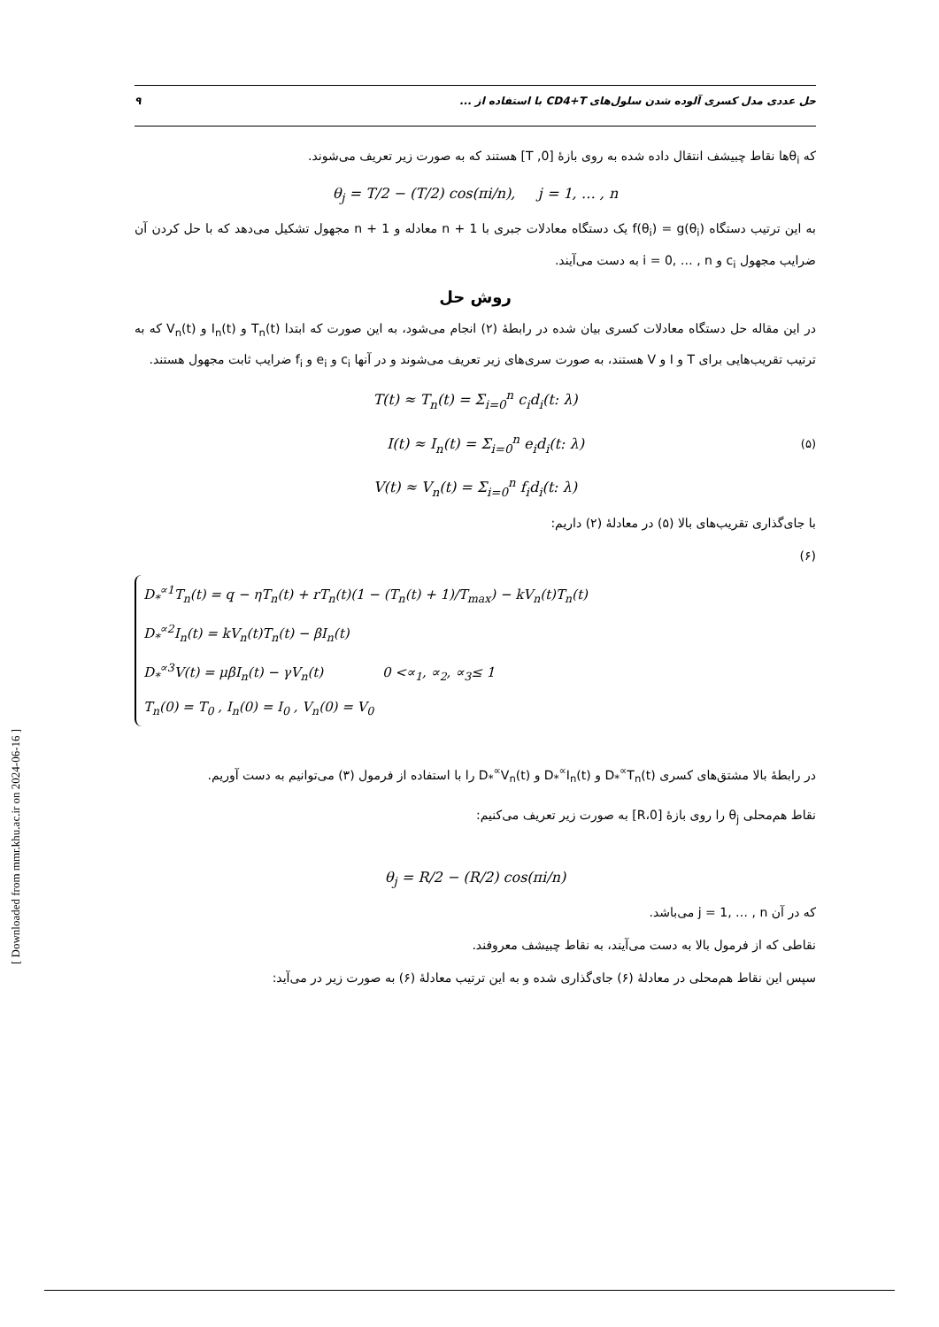[ Downloaded from mmr.khu.ac.ir on 2024-06-16 ]
حل عددی مدل کسری آلوده شدن سلول‌های CD4+T با استفاده از ... ۹
که θ<sub>i</sub>ها نقاط چبیشف انتقال داده شده به روی بازهٔ [0, T] هستند که به صورت زیر تعریف می‌شوند.
θ<sub>j</sub> = T/2 − (T/2) cos(πi/n), j = 1, … , n
به این ترتیب دستگاه f(θ<sub>i</sub>) = g(θ<sub>i</sub>) یک دستگاه معادلات جبری با n + 1 معادله و n + 1 مجهول تشکیل می‌دهد که با حل کردن آن ضرایب مجهول c<sub>i</sub> و i = 0, … , n به دست می‌آیند.
روش حل
در این مقاله حل دستگاه معادلات کسری بیان شده در رابطهٔ (۲) انجام می‌شود، به این صورت که ابتدا T<sub>n</sub>(t) و I<sub>n</sub>(t) و V<sub>n</sub>(t) که به ترتیب تقریب‌هایی برای T و I و V هستند، به صورت سری‌های زیر تعریف می‌شوند و در آنها c<sub>i</sub> و e<sub>i</sub> و f<sub>i</sub> ضرایب ثابت مجهول هستند.
T(t) ≈ T<sub>n</sub>(t) = Σ<sub>i=0</sub><sup>n</sup> c<sub>i</sub>d<sub>i</sub>(t: λ)
I(t) ≈ I<sub>n</sub>(t) = Σ<sub>i=0</sub><sup>n</sup> e<sub>i</sub>d<sub>i</sub>(t: λ) (۵)
V(t) ≈ V<sub>n</sub>(t) = Σ<sub>i=0</sub><sup>n</sup> f<sub>i</sub>d<sub>i</sub>(t: λ)
با جای‌گذاری تقریب‌های بالا (۵) در معادلهٔ (۲) داریم:
(۶)
D<sub>*</sub><sup>∝1</sup>T<sub>n</sub>(t) = q − ηT<sub>n</sub>(t) + rT<sub>n</sub>(t)(1 − (T<sub>n</sub>(t) + 1)/T<sub>max</sub>) − kV<sub>n</sub>(t)T<sub>n</sub>(t)
D<sub>*</sub><sup>∝2</sup>I<sub>n</sub>(t) = kV<sub>n</sub>(t)T<sub>n</sub>(t) − βI<sub>n</sub>(t)
D<sub>*</sub><sup>∝3</sup>V(t) = μβI<sub>n</sub>(t) − γV<sub>n</sub>(t) 0 <∝<sub>1</sub>, ∝<sub>2</sub>, ∝<sub>3</sub>≤ 1
T<sub>n</sub>(0) = T<sub>0</sub> , I<sub>n</sub>(0) = I<sub>0</sub> , V<sub>n</sub>(0) = V<sub>0</sub>
در رابطهٔ بالا مشتق‌های کسری D<sub>*</sub><sup>∝</sup>T<sub>n</sub>(t) و D<sub>*</sub><sup>∝</sup>I<sub>n</sub>(t) و D<sub>*</sub><sup>∝</sup>V<sub>n</sub>(t) را با استفاده از فرمول (۳) می‌توانیم به دست آوریم.
نقاط هم‌محلی θ<sub>j</sub> را روی بازهٔ [0،R] به صورت زیر تعریف می‌کنیم:
θ<sub>j</sub> = R/2 − (R/2) cos(πi/n)
که در آن j = 1, … , n می‌باشد.
نقاطی که از فرمول بالا به دست می‌آیند، به نقاط چبیشف معروفند.
سپس این نقاط هم‌محلی در معادلهٔ (۶) جای‌گذاری شده و به این ترتیب معادلهٔ (۶) به صورت زیر در می‌آید: